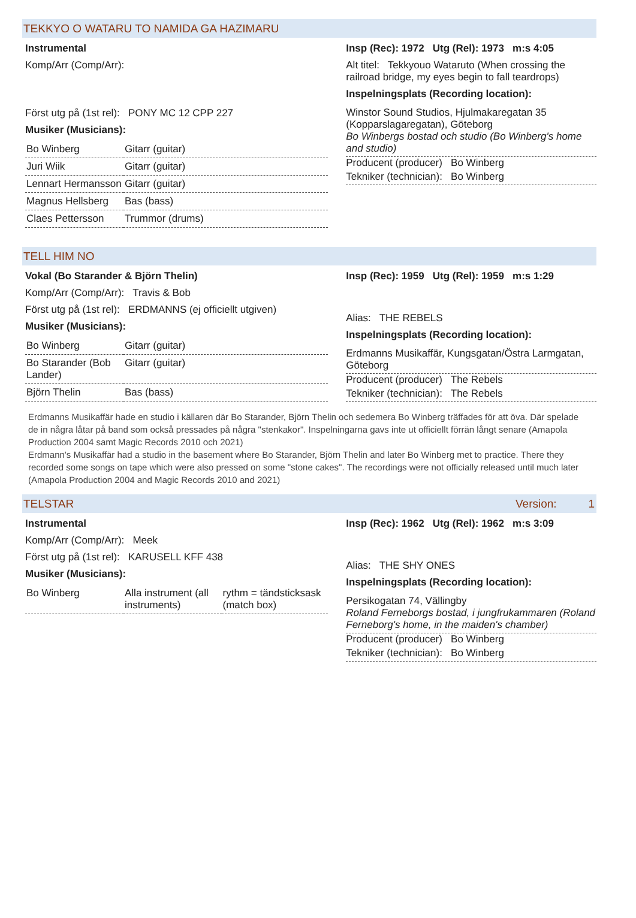TEKKYO O WATARU TO NAMIDA GA HAZIMARU
Instrumental
Komp/Arr (Comp/Arr):
Först utg på (1st rel): PONY MC 12 CPP 227
Musiker (Musicians):
| Bo Winberg | Gitarr (guitar) |
| Juri Wiik | Gitarr (guitar) |
| Lennart Hermansson | Gitarr (guitar) |
| Magnus Hellsberg | Bas (bass) |
| Claes Pettersson | Trummor (drums) |
Insp (Rec): 1972 Utg (Rel): 1973 m:s 4:05
Alt titel: Tekkyouo Wataruto (When crossing the railroad bridge, my eyes begin to fall teardrops)
Inspelningsplats (Recording location):
Winstor Sound Studios, Hjulmakaregatan 35 (Kopparslagaregatan), Göteborg
Bo Winbergs bostad och studio (Bo Winberg's home and studio)
Producent (producer) Bo Winberg
Tekniker (technician): Bo Winberg
TELL HIM NO
Vokal (Bo Starander & Björn Thelin)
Komp/Arr (Comp/Arr): Travis & Bob
Först utg på (1st rel): ERDMANNS (ej officiellt utgiven)
Musiker (Musicians):
| Bo Winberg | Gitarr (guitar) |
| Bo Starander (Bob Lander) | Gitarr (guitar) |
| Björn Thelin | Bas (bass) |
Insp (Rec): 1959 Utg (Rel): 1959 m:s 1:29
Alias: THE REBELS
Inspelningsplats (Recording location):
Erdmanns Musikaffär, Kungsgatan/Östra Larmgatan, Göteborg
Producent (producer) The Rebels
Tekniker (technician): The Rebels
Erdmanns Musikaffär hade en studio i källaren där Bo Starander, Björn Thelin och sedemera Bo Winberg träffades för att öva. Där spelade de in några låtar på band som också pressades på några "stenkakor". Inspelningarna gavs inte ut officiellt förrän långt senare (Amapola Production 2004 samt Magic Records 2010 och 2021)
Erdmann's Musikaffär had a studio in the basement where Bo Starander, Björn Thelin and later Bo Winberg met to practice. There they recorded some songs on tape which were also pressed on some "stone cakes". The recordings were not officially released until much later (Amapola Production 2004 and Magic Records 2010 and 2021)
TELSTAR Version: 1
Instrumental
Komp/Arr (Comp/Arr): Meek
Först utg på (1st rel): KARUSELL KFF 438
Musiker (Musicians):
| Bo Winberg | Alla instrument (all instruments) | rythm = tändsticksask (match box) |
Insp (Rec): 1962 Utg (Rel): 1962 m:s 3:09
Alias: THE SHY ONES
Inspelningsplats (Recording location):
Persikogatan 74, Vällingby
Roland Ferneborgs bostad, i jungfrukammaren (Roland Ferneborg's home, in the maiden's chamber)
Producent (producer) Bo Winberg
Tekniker (technician): Bo Winberg